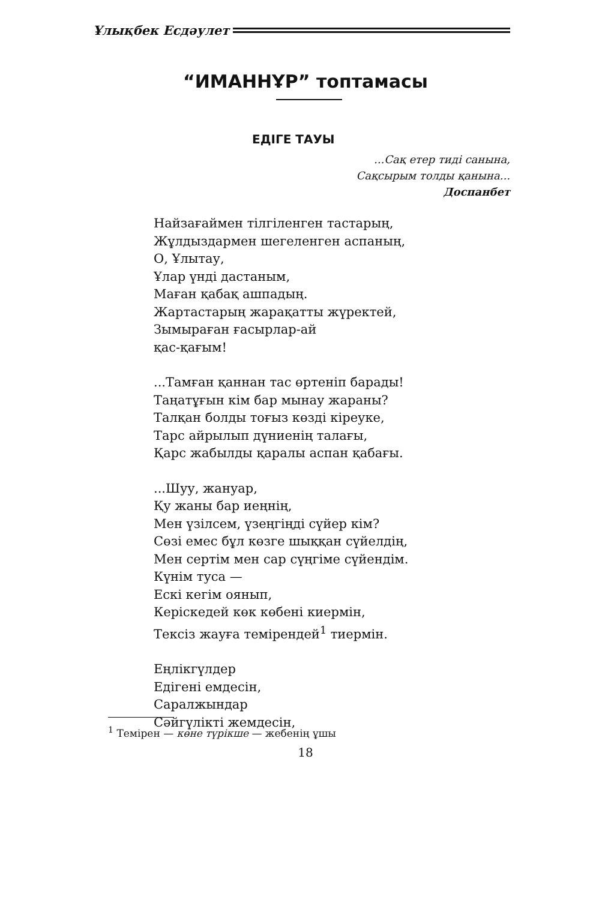Ұлықбек Есдәулет
“ИМАННҰР” топтамасы
ЕДІГЕ ТАУЫ
...Сақ етер тиді санына,
Сақсырым толды қанына...
Доспанбет
Найзағаймен тілгіленген тастарың,
Жұлдыздармен шегеленген аспаның,
О, Ұлытау,
Ұлар үнді дастаным,
Маған қабақ ашпадың.
Жартастарың жарақатты жүректей,
Зымыраған ғасырлар-ай
қас-қағым!
...Тамған қаннан тас өртеніп барады!
Таңатұғын кім бар мынау жараны?
Талқан болды тоғыз көзді кіреуке,
Тарс айрылып дүниенің талағы,
Қарс жабылды қаралы аспан қабағы.
...Шуу, жануар,
Қу жаны бар иеңнің,
Мен үзілсем, үзеңгіңді сүйер кім?
Сөзі емес бұл көзге шыққан сүйелдің,
Мен сертім мен сар сүңгіме сүйендім.
Күнім туса —
Ескі кегім оянып,
Керіскедей көк көбені киермін,
Тексіз жауға темірендей<sup>1</sup> тиермін.
Еңлікгүлдер
Едігені емдесін,
Саралжындар
Сәйгүлікті жемдесін,
<sup>1</sup> Темірен — көне түрікше — жебенің ұшы
18